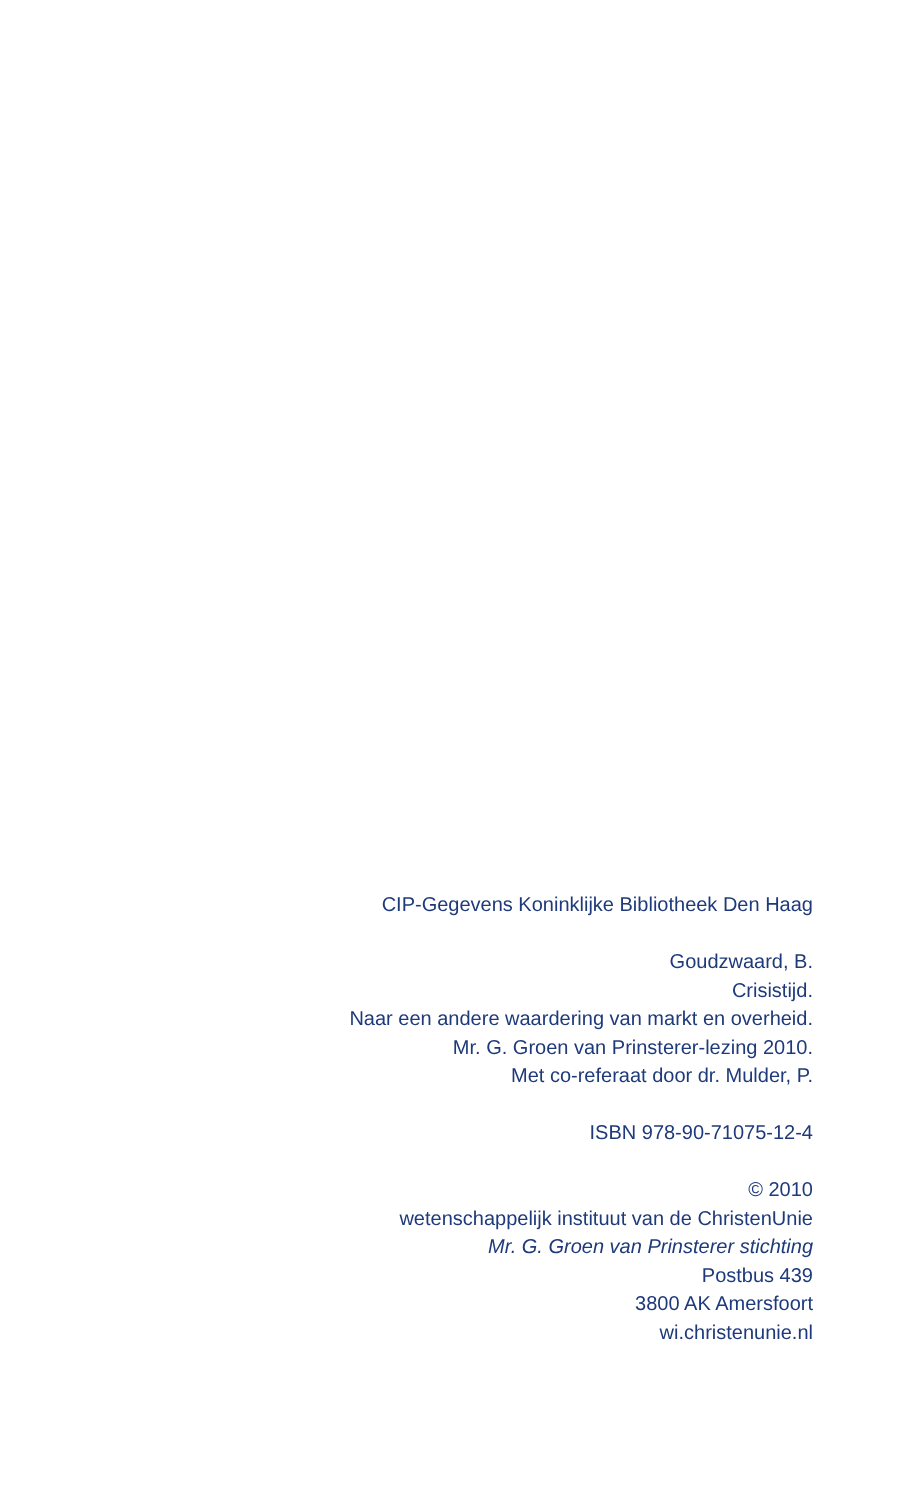CIP-Gegevens Koninklijke Bibliotheek Den Haag
Goudzwaard, B.
Crisistijd.
Naar een andere waardering van markt en overheid.
Mr. G. Groen van Prinsterer-lezing 2010.
Met co-referaat door dr. Mulder, P.
ISBN 978-90-71075-12-4
© 2010
wetenschappelijk instituut van de ChristenUnie
Mr. G. Groen van Prinsterer stichting
Postbus 439
3800 AK Amersfoort
wi.christenunie.nl